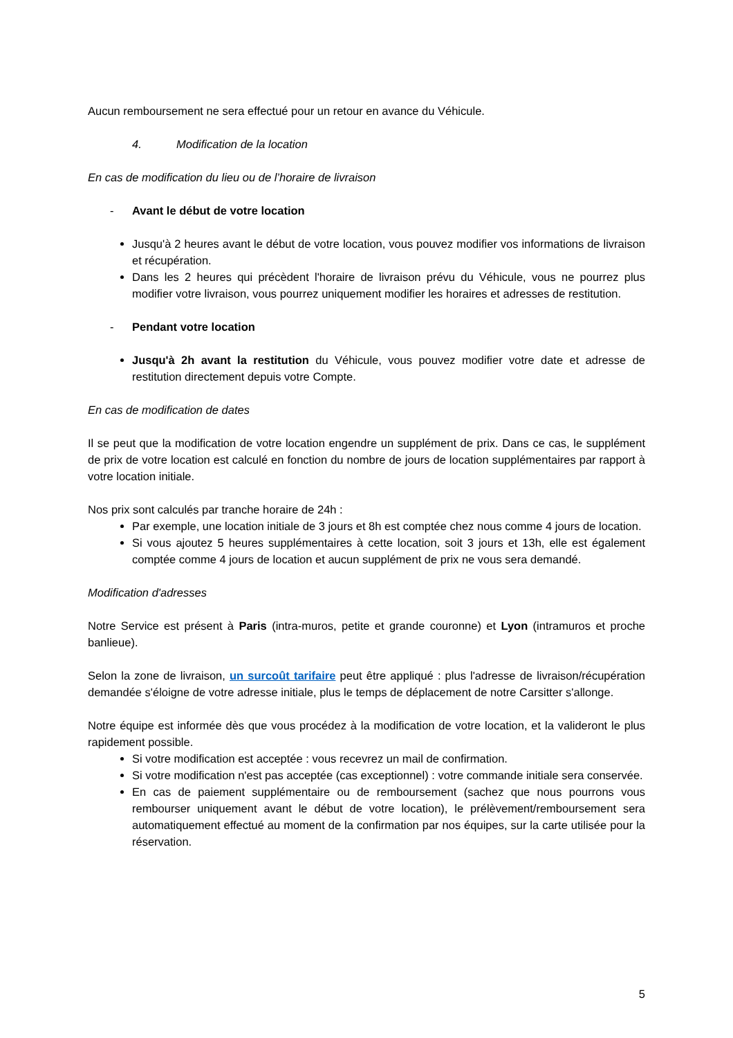Aucun remboursement ne sera effectué pour un retour en avance du Véhicule.
4. Modification de la location
En cas de modification du lieu ou de l’horaire de livraison
- Avant le début de votre location
Jusqu'à 2 heures avant le début de votre location, vous pouvez modifier vos informations de livraison et récupération.
Dans les 2 heures qui précèdent l'horaire de livraison prévu du Véhicule, vous ne pourrez plus modifier votre livraison, vous pourrez uniquement modifier les horaires et adresses de restitution.
- Pendant votre location
Jusqu'à 2h avant la restitution du Véhicule, vous pouvez modifier votre date et adresse de restitution directement depuis votre Compte.
En cas de modification de dates
Il se peut que la modification de votre location engendre un supplément de prix. Dans ce cas, le supplément de prix de votre location est calculé en fonction du nombre de jours de location supplémentaires par rapport à votre location initiale.
Nos prix sont calculés par tranche horaire de 24h :
Par exemple, une location initiale de 3 jours et 8h est comptée chez nous comme 4 jours de location.
Si vous ajoutez 5 heures supplémentaires à cette location, soit 3 jours et 13h, elle est également comptée comme 4 jours de location et aucun supplément de prix ne vous sera demandé.
Modification d'adresses
Notre Service est présent à Paris (intra-muros, petite et grande couronne) et Lyon (intramuros et proche banlieue).
Selon la zone de livraison, un surcoût tarifaire peut être appliqué : plus l'adresse de livraison/récupération demandée s'éloigne de votre adresse initiale, plus le temps de déplacement de notre Carsitter s'allonge.
Notre équipe est informée dès que vous procédez à la modification de votre location, et la valideront le plus rapidement possible.
Si votre modification est acceptée : vous recevrez un mail de confirmation.
Si votre modification n'est pas acceptée (cas exceptionnel) : votre commande initiale sera conservée.
En cas de paiement supplémentaire ou de remboursement (sachez que nous pourrons vous rembourser uniquement avant le début de votre location), le prélèvement/remboursement sera automatiquement effectué au moment de la confirmation par nos équipes, sur la carte utilisée pour la réservation.
5